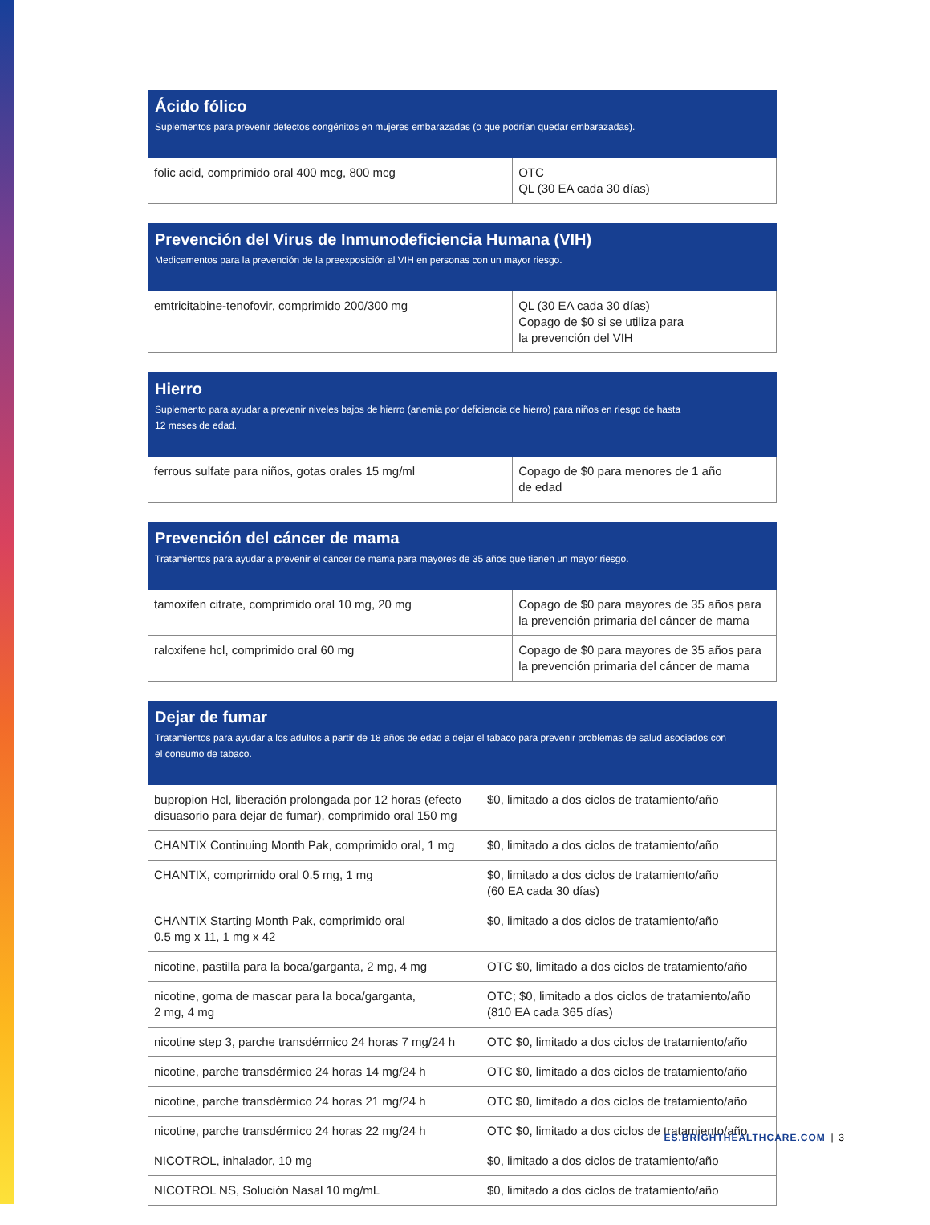| Ácido fólico Suplementos para prevenir defectos congénitos en mujeres embarazadas (o que podrían quedar embarazadas). | |
| --- | --- |
| folic acid, comprimido oral 400 mcg, 800 mcg | OTC QL (30 EA cada 30 días) |
| Prevención del Virus de Inmunodeficiencia Humana (VIH) Medicamentos para la prevención de la preexposición al VIH en personas con un mayor riesgo. | |
| --- | --- |
| emtricitabine-tenofovir, comprimido 200/300 mg | QL (30 EA cada 30 días) Copago de $0 si se utiliza para la prevención del VIH |
| Hierro Suplemento para ayudar a prevenir niveles bajos de hierro (anemia por deficiencia de hierro) para niños en riesgo de hasta 12 meses de edad. | |
| --- | --- |
| ferrous sulfate para niños, gotas orales 15 mg/ml | Copago de $0 para menores de 1 año de edad |
| Prevención del cáncer de mama Tratamientos para ayudar a prevenir el cáncer de mama para mayores de 35 años que tienen un mayor riesgo. | |
| --- | --- |
| tamoxifen citrate, comprimido oral 10 mg, 20 mg | Copago de $0 para mayores de 35 años para la prevención primaria del cáncer de mama |
| raloxifene hcl, comprimido oral 60 mg | Copago de $0 para mayores de 35 años para la prevención primaria del cáncer de mama |
| Dejar de fumar Tratamientos para ayudar a los adultos a partir de 18 años de edad a dejar el tabaco para prevenir problemas de salud asociados con el consumo de tabaco. | |
| --- | --- |
| bupropion Hcl, liberación prolongada por 12 horas (efecto disuasorio para dejar de fumar), comprimido oral 150 mg | $0, limitado a dos ciclos de tratamiento/año |
| CHANTIX Continuing Month Pak, comprimido oral, 1 mg | $0, limitado a dos ciclos de tratamiento/año |
| CHANTIX, comprimido oral 0.5 mg, 1 mg | $0, limitado a dos ciclos de tratamiento/año (60 EA cada 30 días) |
| CHANTIX Starting Month Pak, comprimido oral 0.5 mg x 11, 1 mg x 42 | $0, limitado a dos ciclos de tratamiento/año |
| nicotine, pastilla para la boca/garganta, 2 mg, 4 mg | OTC $0, limitado a dos ciclos de tratamiento/año |
| nicotine, goma de mascar para la boca/garganta, 2 mg, 4 mg | OTC; $0, limitado a dos ciclos de tratamiento/año (810 EA cada 365 días) |
| nicotine step 3, parche transdérmico 24 horas 7 mg/24 h | OTC $0, limitado a dos ciclos de tratamiento/año |
| nicotine, parche transdérmico 24 horas 14 mg/24 h | OTC $0, limitado a dos ciclos de tratamiento/año |
| nicotine, parche transdérmico 24 horas 21 mg/24 h | OTC $0, limitado a dos ciclos de tratamiento/año |
| nicotine, parche transdérmico 24 horas 22 mg/24 h | OTC $0, limitado a dos ciclos de tratamiento/año |
| NICOTROL, inhalador, 10 mg | $0, limitado a dos ciclos de tratamiento/año |
| NICOTROL NS, Solución Nasal 10 mg/mL | $0, limitado a dos ciclos de tratamiento/año |
ES.BRIGHTHEALTHCARE.COM | 3